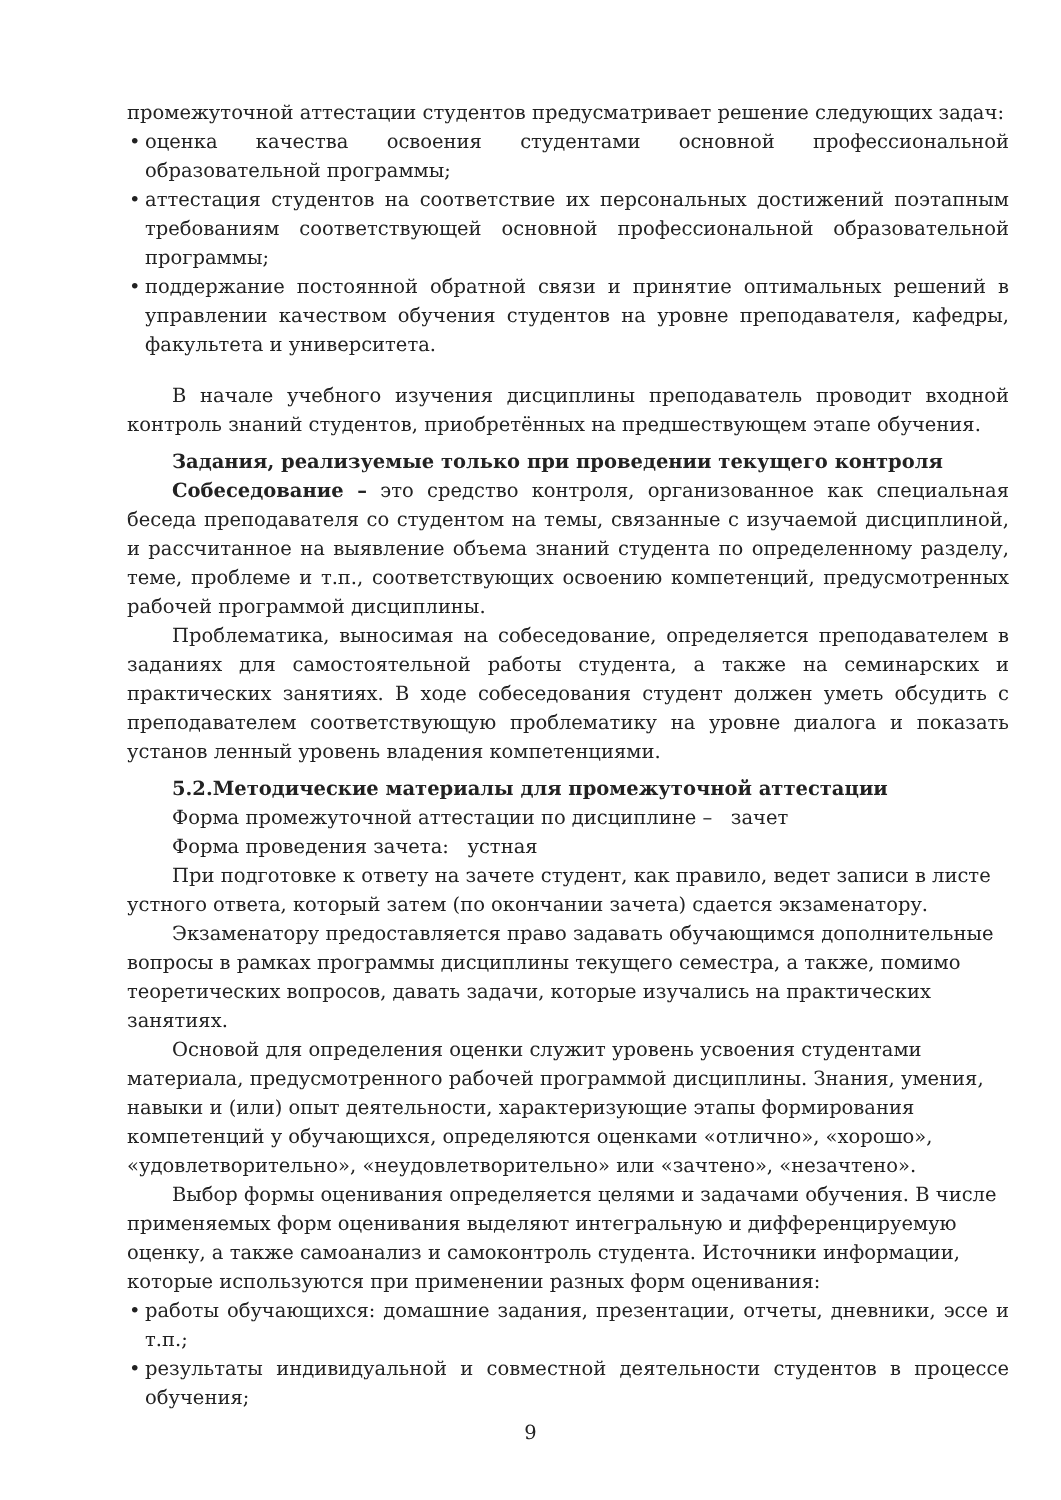промежуточной аттестации студентов предусматривает решение следующих задач:
• оценка качества освоения студентами основной профессиональной образовательной программы;
• аттестация студентов на соответствие их персональных достижений поэтапным требованиям соответствующей основной профессиональной образовательной программы;
• поддержание постоянной обратной связи и принятие оптимальных решений в управлении качеством обучения студентов на уровне преподавателя, кафедры, факультета и университета.
В начале учебного изучения дисциплины преподаватель проводит входной контроль знаний студентов, приобретённых на предшествующем этапе обучения.
Задания, реализуемые только при проведении текущего контроля
Собеседование – это средство контроля, организованное как специальная беседа преподавателя со студентом на темы, связанные с изучаемой дисциплиной, и рассчитанное на выявление объема знаний студента по определенному разделу, теме, проблеме и т.п., соответствующих освоению компетенций, предусмотренных рабочей программой дисциплины.
Проблематика, выносимая на собеседование, определяется преподавателем в заданиях для самостоятельной работы студента, а также на семинарских и практических занятиях. В ходе собеседования студент должен уметь обсудить с преподавателем соответствующую проблематику на уровне диалога и показать установ ленный уровень владения компетенциями.
5.2.Методические материалы для промежуточной аттестации
Форма промежуточной аттестации по дисциплине – зачет
Форма проведения зачета: устная
При подготовке к ответу на зачете студент, как правило, ведет записи в листе устного ответа, который затем (по окончании зачета) сдается экзаменатору.
Экзаменатору предоставляется право задавать обучающимся дополнительные вопросы в рамках программы дисциплины текущего семестра, а также, помимо теоретических вопросов, давать задачи, которые изучались на практических занятиях.
Основой для определения оценки служит уровень усвоения студентами материала, предусмотренного рабочей программой дисциплины. Знания, умения, навыки и (или) опыт деятельности, характеризующие этапы формирования компетенций у обучающихся, определяются оценками «отлично», «хорошо», «удовлетворительно», «неудовлетворительно» или «зачтено», «незачтено».
Выбор формы оценивания определяется целями и задачами обучения. В числе применяемых форм оценивания выделяют интегральную и дифференцируемую оценку, а также самоанализ и самоконтроль студента. Источники информации, которые используются при применении разных форм оценивания:
• работы обучающихся: домашние задания, презентации, отчеты, дневники, эссе и т.п.;
• результаты индивидуальной и совместной деятельности студентов в процессе обучения;
9